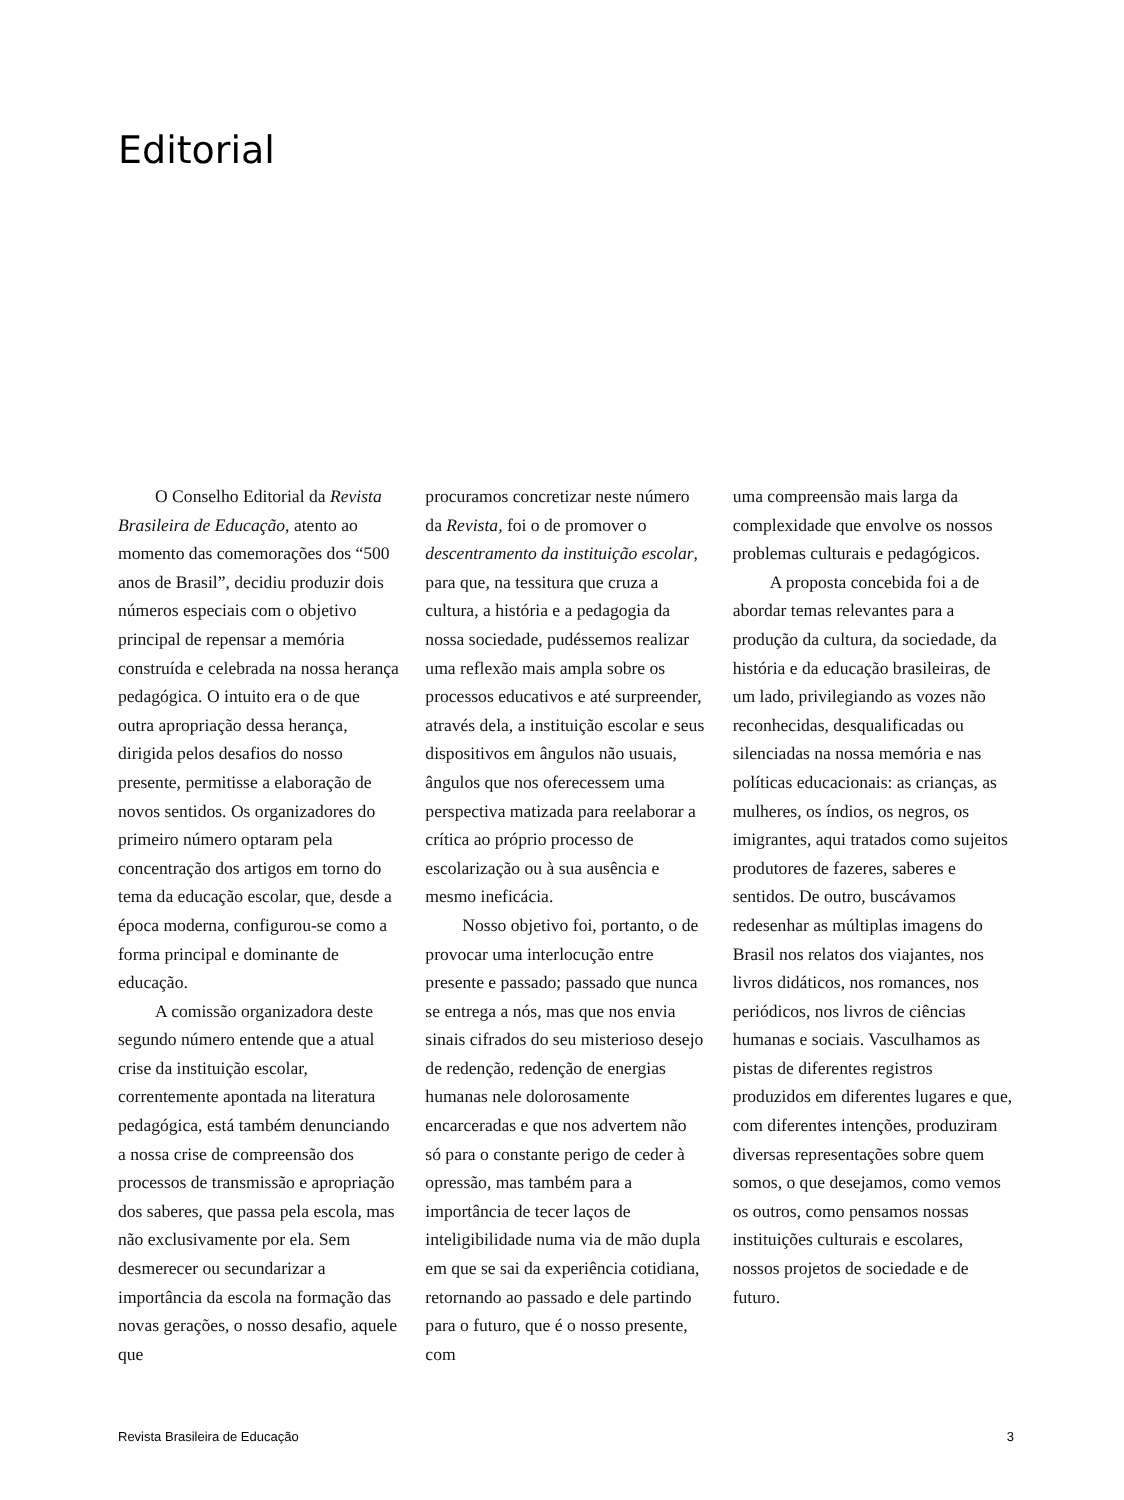Editorial
O Conselho Editorial da Revista Brasileira de Educação, atento ao momento das comemorações dos “500 anos de Brasil”, decidiu produzir dois números especiais com o objetivo principal de repensar a memória construída e celebrada na nossa herança pedagógica. O intuito era o de que outra apropriação dessa herança, dirigida pelos desafios do nosso presente, permitisse a elaboração de novos sentidos. Os organizadores do primeiro número optaram pela concentração dos artigos em torno do tema da educação escolar, que, desde a época moderna, configurou-se como a forma principal e dominante de educação.
A comissão organizadora deste segundo número entende que a atual crise da instituição escolar, correntemente apontada na literatura pedagógica, está também denunciando a nossa crise de compreensão dos processos de transmissão e apropriação dos saberes, que passa pela escola, mas não exclusivamente por ela. Sem desmerecer ou secundarizar a importância da escola na formação das novas gerações, o nosso desafio, aquele que
procuramos concretizar neste número da Revista, foi o de promover o descentramento da instituição escolar, para que, na tessitura que cruza a cultura, a história e a pedagogia da nossa sociedade, pudéssemos realizar uma reflexão mais ampla sobre os processos educativos e até surpreender, através dela, a instituição escolar e seus dispositivos em ângulos não usuais, ângulos que nos oferecessem uma perspectiva matizada para reelaborar a crítica ao próprio processo de escolarização ou à sua ausência e mesmo ineficácia.
Nosso objetivo foi, portanto, o de provocar uma interlocução entre presente e passado; passado que nunca se entrega a nós, mas que nos envia sinais cifrados do seu misterioso desejo de redenção, redenção de energias humanas nele dolorosamente encarceradas e que nos advertem não só para o constante perigo de ceder à opressão, mas também para a importância de tecer laços de inteligibilidade numa via de mão dupla em que se sai da experiência cotidiana, retornando ao passado e dele partindo para o futuro, que é o nosso presente, com
uma compreensão mais larga da complexidade que envolve os nossos problemas culturais e pedagógicos.
A proposta concebida foi a de abordar temas relevantes para a produção da cultura, da sociedade, da história e da educação brasileiras, de um lado, privilegiando as vozes não reconhecidas, desqualificadas ou silenciadas na nossa memória e nas políticas educacionais: as crianças, as mulheres, os índios, os negros, os imigrantes, aqui tratados como sujeitos produtores de fazeres, saberes e sentidos. De outro, buscávamos redesenhar as múltiplas imagens do Brasil nos relatos dos viajantes, nos livros didáticos, nos romances, nos periódicos, nos livros de ciências humanas e sociais. Vasculhamos as pistas de diferentes registros produzidos em diferentes lugares e que, com diferentes intenções, produziram diversas representações sobre quem somos, o que desejamos, como vemos os outros, como pensamos nossas instituições culturais e escolares, nossos projetos de sociedade e de futuro.
Revista Brasileira de Educação 3